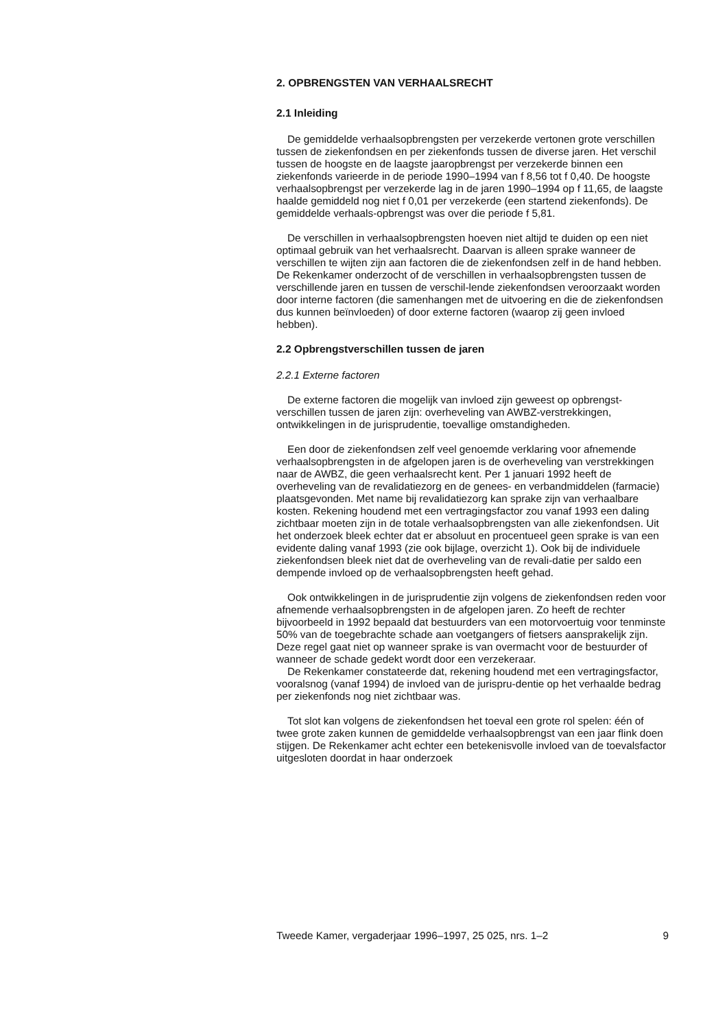2. OPBRENGSTEN VAN VERHAALSRECHT
2.1 Inleiding
De gemiddelde verhaalsopbrengsten per verzekerde vertonen grote verschillen tussen de ziekenfondsen en per ziekenfonds tussen de diverse jaren. Het verschil tussen de hoogste en de laagste jaaropbrengst per verzekerde binnen een ziekenfonds varieerde in de periode 1990–1994 van f 8,56 tot f 0,40. De hoogste verhaalsopbrengst per verzekerde lag in de jaren 1990–1994 op f 11,65, de laagste haalde gemiddeld nog niet f 0,01 per verzekerde (een startend ziekenfonds). De gemiddelde verhaals-opbrengst was over die periode f 5,81.
De verschillen in verhaalsopbrengsten hoeven niet altijd te duiden op een niet optimaal gebruik van het verhaalsrecht. Daarvan is alleen sprake wanneer de verschillen te wijten zijn aan factoren die de ziekenfondsen zelf in de hand hebben. De Rekenkamer onderzocht of de verschillen in verhaalsopbrengsten tussen de verschillende jaren en tussen de verschil-lende ziekenfondsen veroorzaakt worden door interne factoren (die samenhangen met de uitvoering en die de ziekenfondsen dus kunnen beïnvloeden) of door externe factoren (waarop zij geen invloed hebben).
2.2 Opbrengstverschillen tussen de jaren
2.2.1 Externe factoren
De externe factoren die mogelijk van invloed zijn geweest op opbrengst-verschillen tussen de jaren zijn: overheveling van AWBZ-verstrekkingen, ontwikkelingen in de jurisprudentie, toevallige omstandigheden.
Een door de ziekenfondsen zelf veel genoemde verklaring voor afnemende verhaalsopbrengsten in de afgelopen jaren is de overheveling van verstrekkingen naar de AWBZ, die geen verhaalsrecht kent. Per 1 januari 1992 heeft de overheveling van de revalidatiezorg en de genees- en verbandmiddelen (farmacie) plaatsgevonden. Met name bij revalidatiezorg kan sprake zijn van verhaalbare kosten. Rekening houdend met een vertragingsfactor zou vanaf 1993 een daling zichtbaar moeten zijn in de totale verhaalsopbrengsten van alle ziekenfondsen. Uit het onderzoek bleek echter dat er absoluut en procentueel geen sprake is van een evidente daling vanaf 1993 (zie ook bijlage, overzicht 1). Ook bij de individuele ziekenfondsen bleek niet dat de overheveling van de revali-datie per saldo een dempende invloed op de verhaalsopbrengsten heeft gehad.
Ook ontwikkelingen in de jurisprudentie zijn volgens de ziekenfondsen reden voor afnemende verhaalsopbrengsten in de afgelopen jaren. Zo heeft de rechter bijvoorbeeld in 1992 bepaald dat bestuurders van een motorvoertuig voor tenminste 50% van de toegebrachte schade aan voetgangers of fietsers aansprakelijk zijn. Deze regel gaat niet op wanneer sprake is van overmacht voor de bestuurder of wanneer de schade gedekt wordt door een verzekeraar.
De Rekenkamer constateerde dat, rekening houdend met een vertragingsfactor, vooralsnog (vanaf 1994) de invloed van de jurispru-dentie op het verhaalde bedrag per ziekenfonds nog niet zichtbaar was.
Tot slot kan volgens de ziekenfondsen het toeval een grote rol spelen: één of twee grote zaken kunnen de gemiddelde verhaalsopbrengst van een jaar flink doen stijgen. De Rekenkamer acht echter een betekenisvolle invloed van de toevalsfactor uitgesloten doordat in haar onderzoek
Tweede Kamer, vergaderjaar 1996–1997, 25 025, nrs. 1–2 9